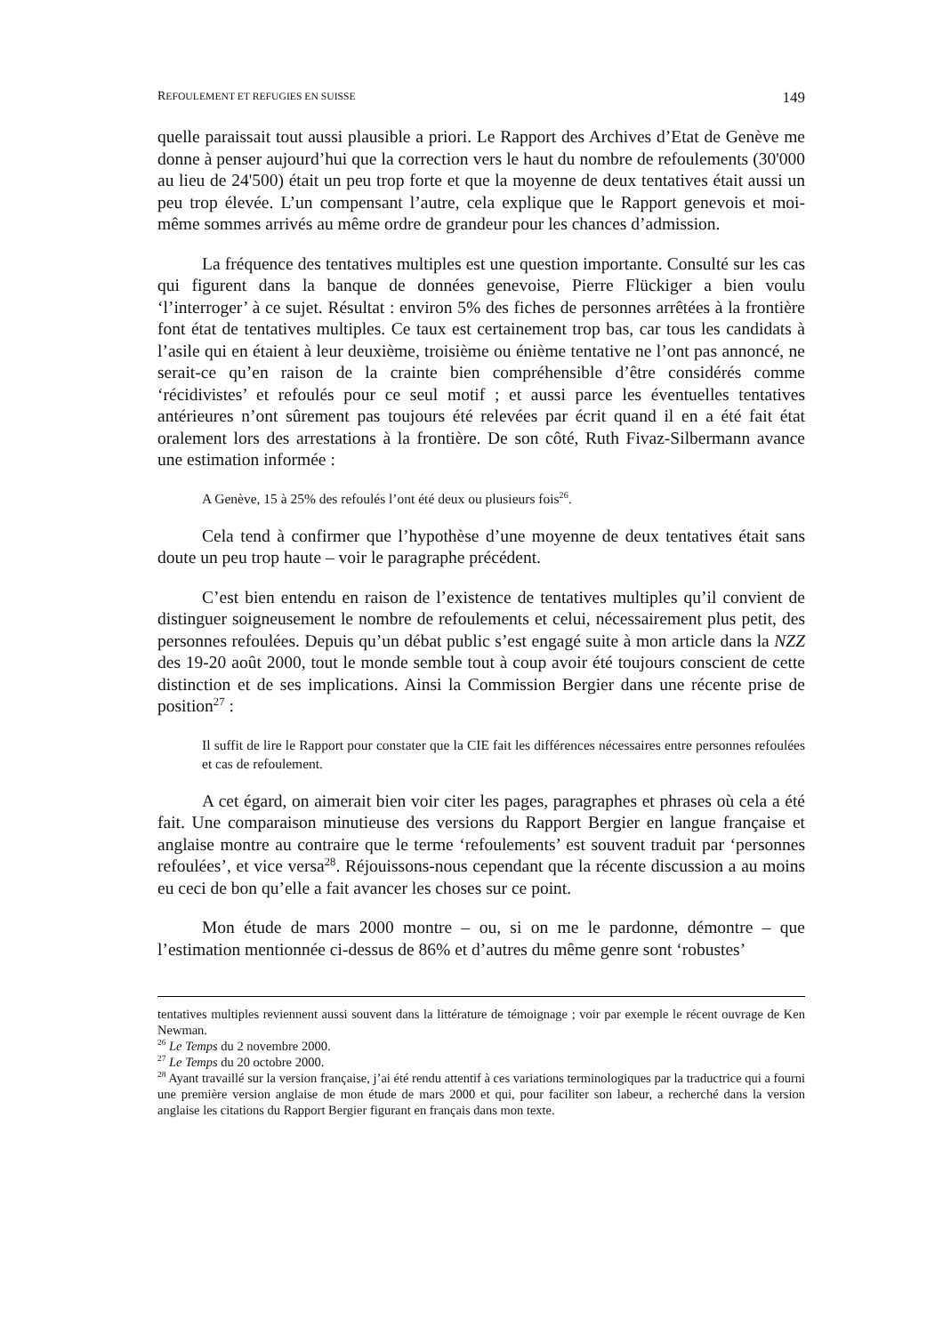REFOULEMENT ET REFUGIES EN SUISSE 149
quelle paraissait tout aussi plausible a priori. Le Rapport des Archives d’Etat de Genève me donne à penser aujourd’hui que la correction vers le haut du nombre de refoulements (30'000 au lieu de 24'500) était un peu trop forte et que la moyenne de deux tentatives était aussi un peu trop élevée. L’un compensant l’autre, cela explique que le Rapport genevois et moi-même sommes arrivés au même ordre de grandeur pour les chances d’admission.
La fréquence des tentatives multiples est une question importante. Consulté sur les cas qui figurent dans la banque de données genevoise, Pierre Flückiger a bien voulu ‘l’interroger’ à ce sujet. Résultat : environ 5% des fiches de personnes arrêtées à la frontière font état de tentatives multiples. Ce taux est certainement trop bas, car tous les candidats à l’asile qui en étaient à leur deuxième, troisième ou énième tentative ne l’ont pas annoncé, ne serait-ce qu’en raison de la crainte bien compréhensible d’être considérés comme ‘récidivistes’ et refoulés pour ce seul motif ; et aussi parce les éventuelles tentatives antérieures n’ont sûrement pas toujours été relevées par écrit quand il en a été fait état oralement lors des arrestations à la frontière. De son côté, Ruth Fivaz-Silbermann avance une estimation informée :
A Genève, 15 à 25% des refoulés l’ont été deux ou plusieurs fois<sup>26</sup>.
Cela tend à confirmer que l’hypothèse d’une moyenne de deux tentatives était sans doute un peu trop haute – voir le paragraphe précédent.
C’est bien entendu en raison de l’existence de tentatives multiples qu’il convient de distinguer soigneusement le nombre de refoulements et celui, nécessairement plus petit, des personnes refoulées. Depuis qu’un débat public s’est engagé suite à mon article dans la NZZ des 19-20 août 2000, tout le monde semble tout à coup avoir été toujours conscient de cette distinction et de ses implications. Ainsi la Commission Bergier dans une récente prise de position<sup>27</sup> :
Il suffit de lire le Rapport pour constater que la CIE fait les différences nécessaires entre personnes refoulées et cas de refoulement.
A cet égard, on aimerait bien voir citer les pages, paragraphes et phrases où cela a été fait. Une comparaison minutieuse des versions du Rapport Bergier en langue française et anglaise montre au contraire que le terme ‘refoulements’ est souvent traduit par ‘personnes refoulées’, et vice versa<sup>28</sup>. Réjouissons-nous cependant que la récente discussion a au moins eu ceci de bon qu’elle a fait avancer les choses sur ce point.
Mon étude de mars 2000 montre – ou, si on me le pardonne, démontre – que l’estimation mentionnée ci-dessus de 86% et d’autres du même genre sont ‘robustes’
tentatives multiples reviennent aussi souvent dans la littérature de témoignage ; voir par exemple le récent ouvrage de Ken Newman.
<sup>26</sup> Le Temps du 2 novembre 2000.
<sup>27</sup> Le Temps du 20 octobre 2000.
<sup>28</sup> Ayant travaillé sur la version française, j’ai été rendu attentif à ces variations terminologiques par la traductrice qui a fourni une première version anglaise de mon étude de mars 2000 et qui, pour faciliter son labeur, a recherché dans la version anglaise les citations du Rapport Bergier figurant en français dans mon texte.